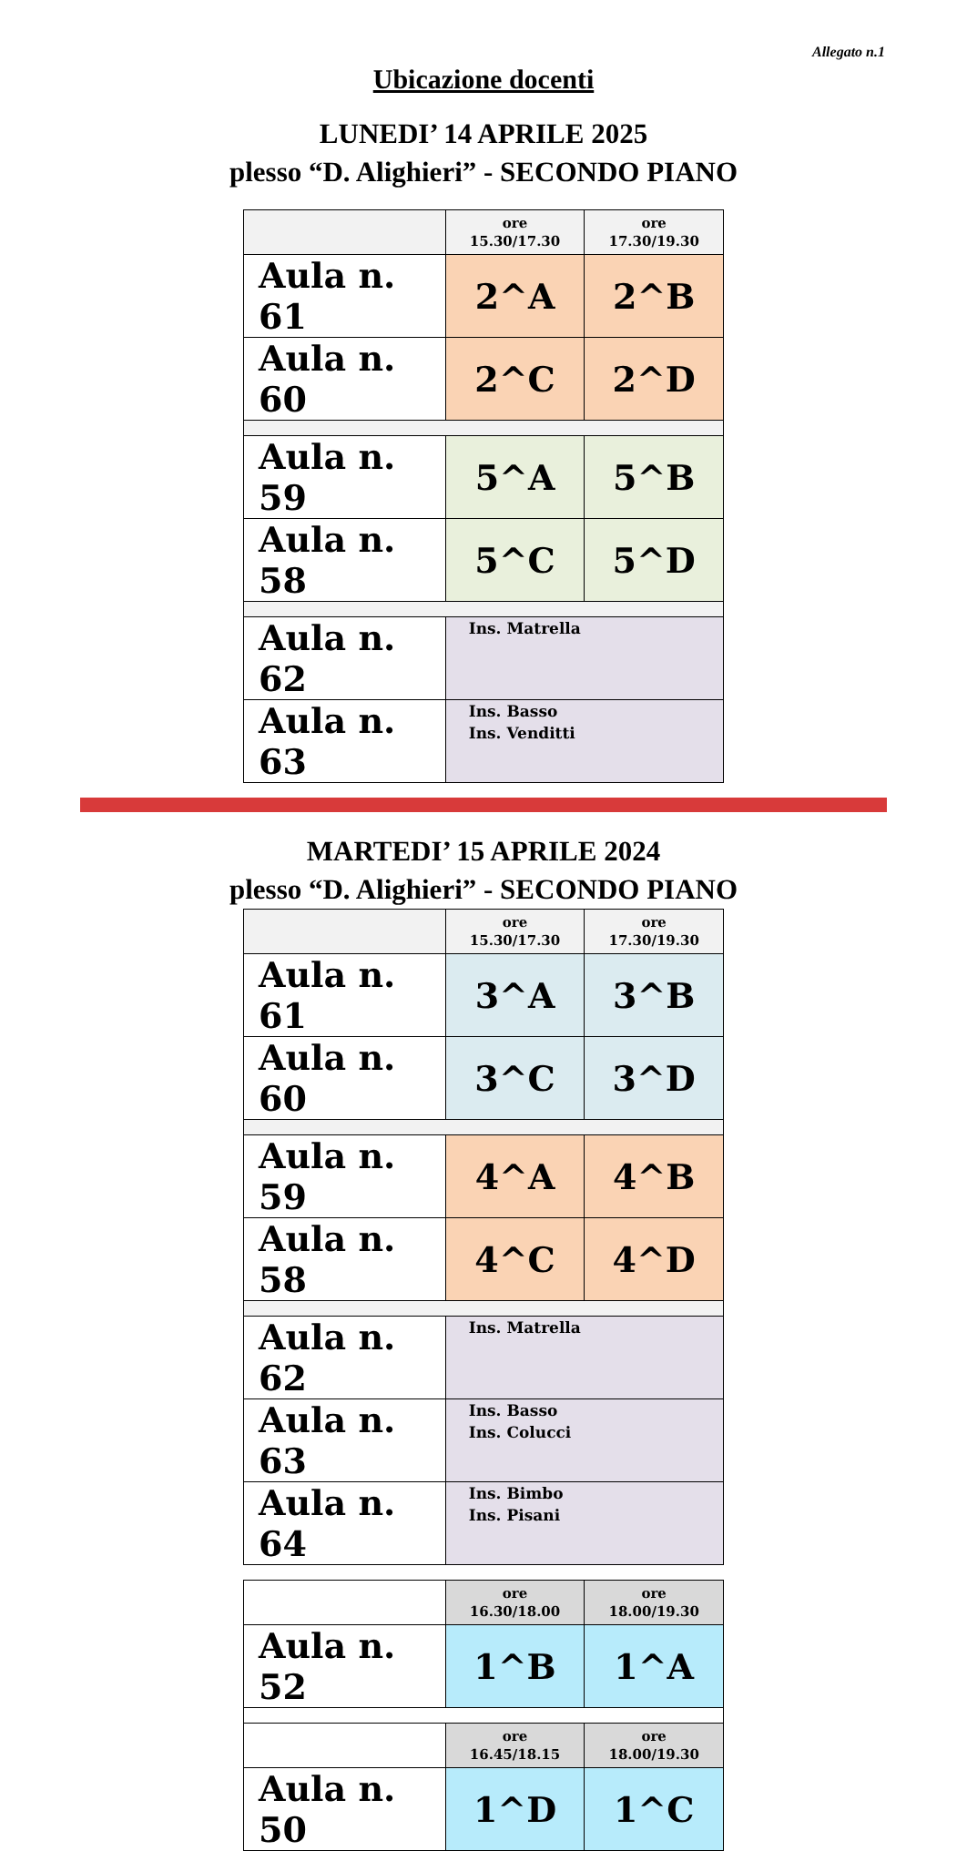Allegato n.1
Ubicazione docenti
LUNEDI’ 14 APRILE 2025
plesso “D. Alighieri” - SECONDO PIANO
| | ore 15.30/17.30 | ore 17.30/19.30 |
| Aula n. 61 | 2^A | 2^B |
| Aula n. 60 | 2^C | 2^D |
| Aula n. 59 | 5^A | 5^B |
| Aula n. 58 | 5^C | 5^D |
| Aula n. 62 | Ins. Matrella | |
| Aula n. 63 | Ins. Basso Ins. Venditti | |
MARTEDI’ 15 APRILE 2024
plesso “D. Alighieri” - SECONDO PIANO
| | ore 15.30/17.30 | ore 17.30/19.30 |
| Aula n. 61 | 3^A | 3^B |
| Aula n. 60 | 3^C | 3^D |
| Aula n. 59 | 4^A | 4^B |
| Aula n. 58 | 4^C | 4^D |
| Aula n. 62 | Ins. Matrella | |
| Aula n. 63 | Ins. Basso Ins. Colucci | |
| Aula n. 64 | Ins. Bimbo Ins. Pisani | |
| | ore 16.30/18.00 | ore 18.00/19.30 |
| Aula n. 52 | 1^B | 1^A |
| | ore 16.45/18.15 | ore 18.00/19.30 |
| Aula n. 50 | 1^D | 1^C |